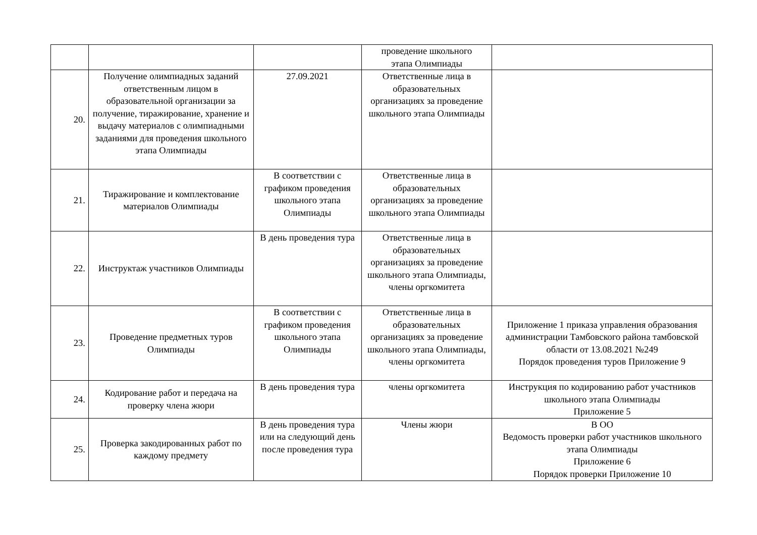| | | | проведение школьного этапа Олимпиады | |
| 20. | Получение олимпиадных заданий ответственным лицом в образовательной организации за получение, тиражирование, хранение и выдачу материалов с олимпиадными заданиями для проведения школьного этапа Олимпиады | 27.09.2021 | Ответственные лица в образовательных организациях за проведение школьного этапа Олимпиады | |
| 21. | Тиражирование и комплектование материалов Олимпиады | В соответствии с графиком проведения школьного этапа Олимпиады | Ответственные лица в образовательных организациях за проведение школьного этапа Олимпиады | |
| 22. | Инструктаж участников Олимпиады | В день проведения тура | Ответственные лица в образовательных организациях за проведение школьного этапа Олимпиады, члены оргкомитета | |
| 23. | Проведение предметных туров Олимпиады | В соответствии с графиком проведения школьного этапа Олимпиады | Ответственные лица в образовательных организациях за проведение школьного этапа Олимпиады, члены оргкомитета | Приложение 1 приказа управления образования администрации Тамбовского района тамбовской области от 13.08.2021 №249 Порядок проведения туров Приложение 9 |
| 24. | Кодирование работ и передача на проверку члена жюри | В день проведения тура | члены оргкомитета | Инструкция по кодированию работ участников школьного этапа Олимпиады Приложение 5 |
| 25. | Проверка закодированных работ по каждому предмету | В день проведения тура или на следующий день после проведения тура | Члены жюри | В ОО Ведомость проверки работ участников школьного этапа Олимпиады Приложение 6 Порядок проверки Приложение 10 |